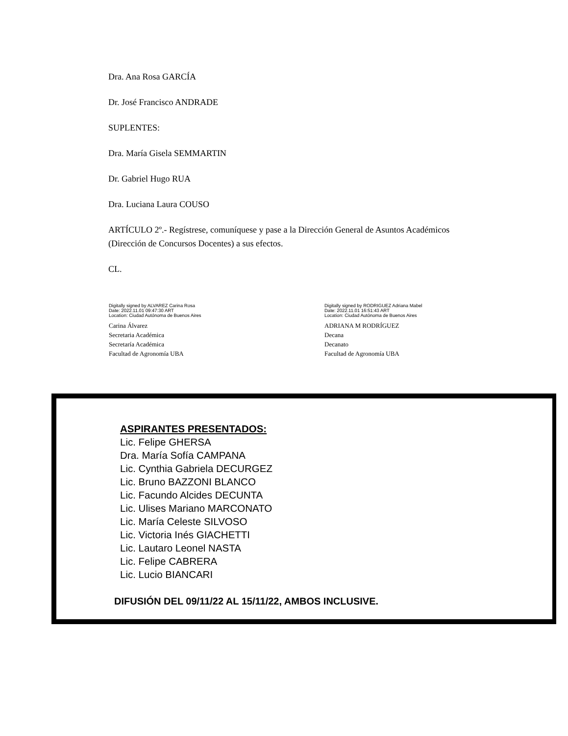Dra. Ana Rosa GARCÍA
Dr. José Francisco ANDRADE
SUPLENTES:
Dra. María Gisela SEMMARTIN
Dr. Gabriel Hugo RUA
Dra. Luciana Laura COUSO
ARTÍCULO 2º.- Regístrese, comuníquese y pase a la Dirección General de Asuntos Académicos (Dirección de Concursos Docentes) a sus efectos.
CL.
Digitally signed by ALVAREZ Carina Rosa
Date: 2022.11.01 09:47:30 ART
Location: Ciudad Autónoma de Buenos Aires
Carina Álvarez
Secretaria Académica
Secretaría Académica
Facultad de Agronomía UBA
Digitally signed by RODRIGUEZ Adriana Mabel
Date: 2022.11.01 16:51:43 ART
Location: Ciudad Autónoma de Buenos Aires
ADRIANA M RODRÍGUEZ
Decana
Decanato
Facultad de Agronomía UBA
ASPIRANTES PRESENTADOS:
Lic. Felipe GHERSA
Dra. María Sofía CAMPANA
Lic. Cynthia Gabriela DECURGEZ
Lic. Bruno BAZZONI BLANCO
Lic. Facundo Alcides DECUNTA
Lic. Ulises Mariano MARCONATO
Lic. María Celeste SILVOSO
Lic. Victoria Inés GIACHETTI
Lic. Lautaro Leonel NASTA
Lic. Felipe CABRERA
Lic. Lucio BIANCARI
DIFUSIÓN DEL 09/11/22 AL 15/11/22, AMBOS INCLUSIVE.